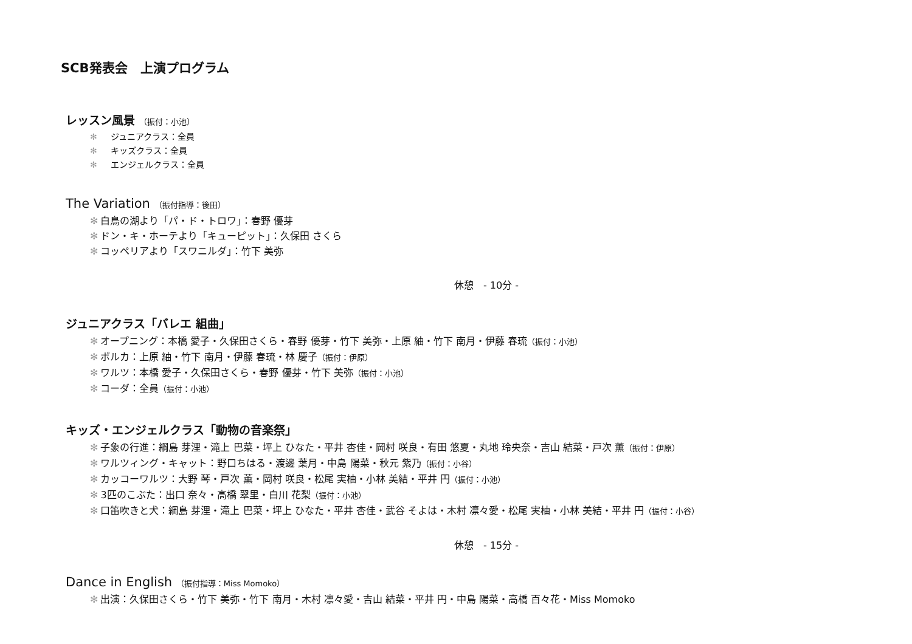SCB発表会　上演プログラム
レッスン風景 （振付：小池）
✻ ジュニアクラス：全員
✻ キッズクラス：全員
✻ エンジェルクラス：全員
The Variation （振付指導：後田）
✻ 白鳥の湖より「パ・ド・トロワ」：春野 優芽
✻ ドン・キ・ホーテより「キューピット」：久保田 さくら
✻ コッペリアより「スワニルダ」：竹下 美弥
休憩　- 10分 -
ジュニアクラス「バレエ 組曲」
✻ オープニング：本橋 愛子・久保田さくら・春野 優芽・竹下 美弥・上原 紬・竹下 南月・伊藤 春琉（振付：小池）
✻ ポルカ：上原 紬・竹下 南月・伊藤 春琉・林 慶子（振付：伊原）
✻ ワルツ：本橋 愛子・久保田さくら・春野 優芽・竹下 美弥（振付：小池）
✻ コーダ：全員（振付：小池）
キッズ・エンジェルクラス「動物の音楽祭」
✻ 子象の行進：綱島 芽浬・滝上 巴菜・坪上 ひなた・平井 杏佳・岡村 咲良・有田 悠夏・丸地 玲央奈・吉山 結菜・戸次 薫（振付：伊原）
✻ ワルツィング・キャット：野口ちはる・渡邊 葉月・中島 陽菜・秋元 紫乃（振付：小谷）
✻ カッコーワルツ：大野 琴・戸次 薫・岡村 咲良・松尾 実柚・小林 美結・平井 円（振付：小池）
✻ 3匹のこぶた：出口 奈々・高橋 翠里・白川 花梨（振付：小池）
✻ 口笛吹きと犬：綱島 芽浬・滝上 巴菜・坪上 ひなた・平井 杏佳・武谷 そよは・木村 凛々愛・松尾 実柚・小林 美結・平井 円（振付：小谷）
休憩　- 15分 -
Dance in English （振付指導：Miss Momoko）
✻ 出演：久保田さくら・竹下 美弥・竹下 南月・木村 凛々愛・吉山 結菜・平井 円・中島 陽菜・高橋 百々花・Miss Momoko